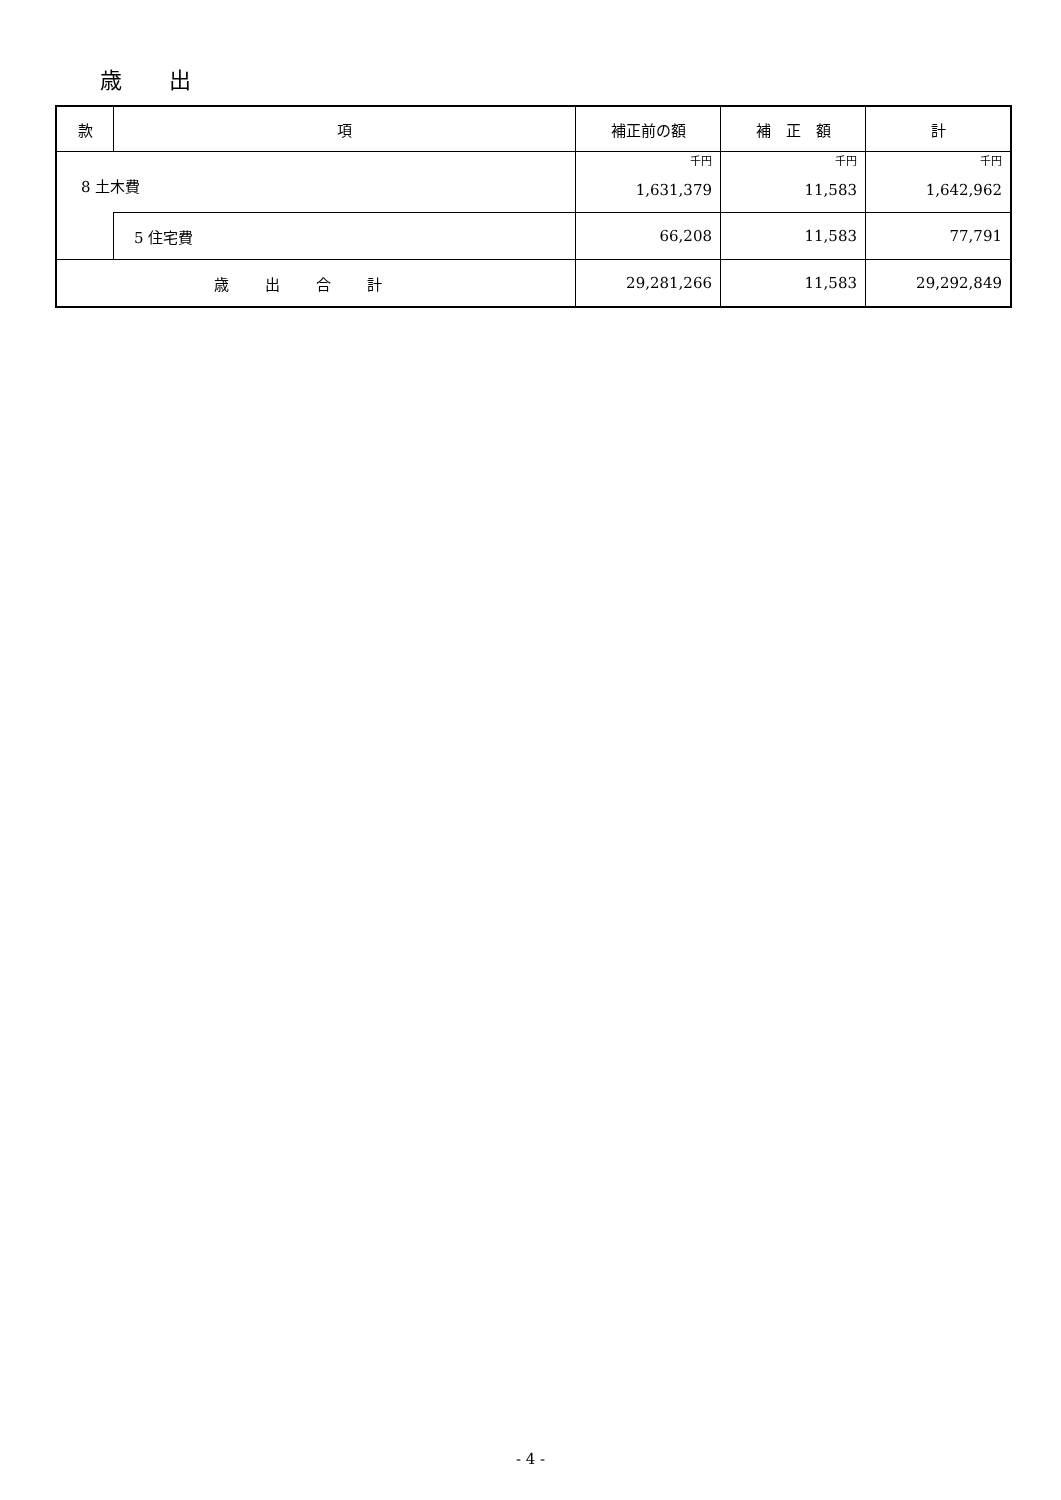歳 出
| 款 | 項 | 補正前の額 | 補 正 額 | 計 |
| --- | --- | --- | --- | --- |
| 8 土木費 | | 千円 | 千円 | 千円 |
| | | 1,631,379 | 11,583 | 1,642,962 |
| | 5 住宅費 | 66,208 | 11,583 | 77,791 |
| 歳出合計 | | 29,281,266 | 11,583 | 29,292,849 |
- 4 -